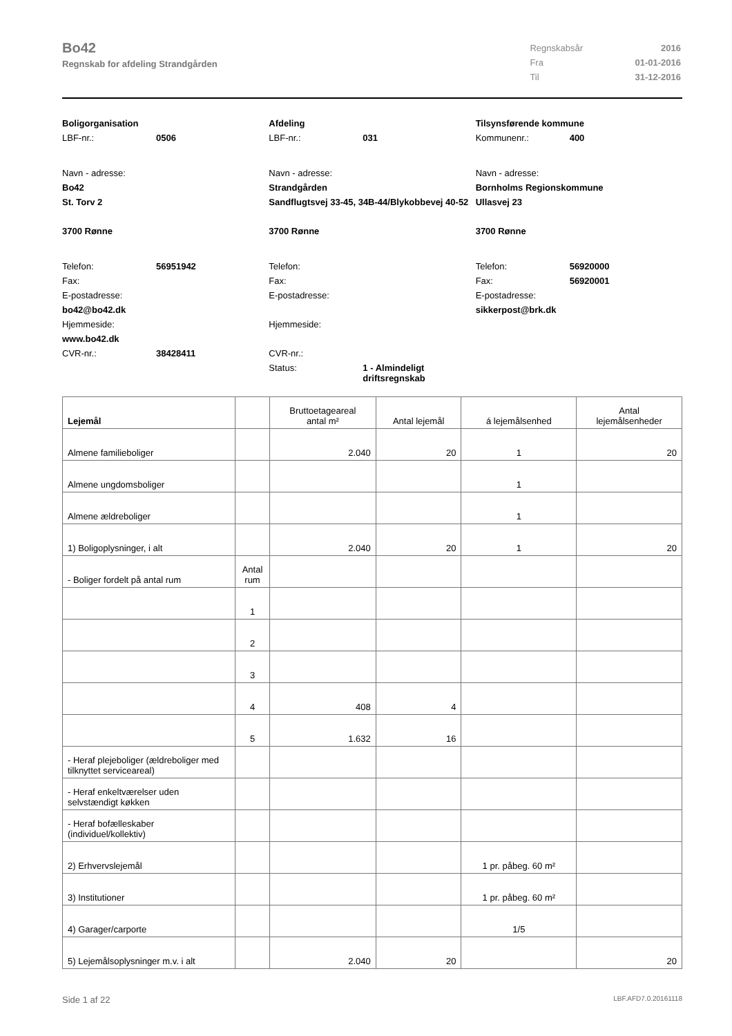Bo42
Regnskab for afdeling Strandgården
| Regnskabsår | 2016 |
| Fra | 01-01-2016 |
| Til | 31-12-2016 |
Boligorganisation
LBF-nr.: 0506
Navn - adresse:
Bo42
St. Torv 2
3700 Rønne
Telefon: 56951942
Fax:
E-postadresse:
bo42@bo42.dk
Hjemmeside:
www.bo42.dk
CVR-nr.: 38428411
Afdeling
LBF-nr.: 031
Navn - adresse:
Strandgården
Sandflugtsvej 33-45, 34B-44/Blykobbevej 40-52
3700 Rønne
Telefon:
Fax:
E-postadresse:
Hjemmeside:
CVR-nr.:
Status: 1 - Almindeligt
driftsregnskab
Tilsynsførende kommune
Kommunenr.: 400
Navn - adresse:
Bornholms Regionskommune
Ullasvej 23
3700 Rønne
Telefon: 56920000
Fax: 56920001
E-postadresse:
sikkerpost@brk.dk
| Lejemål | | Bruttoetageareal antal m² | Antal lejemål | á lejemålsenhed | Antal lejemålsenheder |
| --- | --- | --- | --- | --- | --- |
| Almene familieboliger | | 2.040 | 20 | 1 | 20 |
| Almene ungdomsboliger | | | | 1 | |
| Almene ældreboliger | | | | 1 | |
| 1) Boligoplysninger, i alt | | 2.040 | 20 | 1 | 20 |
| - Boliger fordelt på antal rum | Antal rum | | | | |
| | 1 | | | | |
| | 2 | | | | |
| | 3 | | | | |
| | 4 | 408 | 4 | | |
| | 5 | 1.632 | 16 | | |
| - Heraf plejeboliger (ældreboliger med tilknyttet serviceareal) | | | | | |
| - Heraf enkeltværelser uden selvstændigt køkken | | | | | |
| - Heraf bofælleskaber (individuel/kollektiv) | | | | | |
| 2) Erhvervslejemål | | | | 1 pr. påbeg. 60 m² | |
| 3) Institutioner | | | | 1 pr. påbeg. 60 m² | |
| 4) Garager/carporte | | | | 1/5 | |
| 5) Lejemålsoplysninger m.v. i alt | | 2.040 | 20 | | 20 |
Side 1 af 22 LBF.AFD7.0.20161118